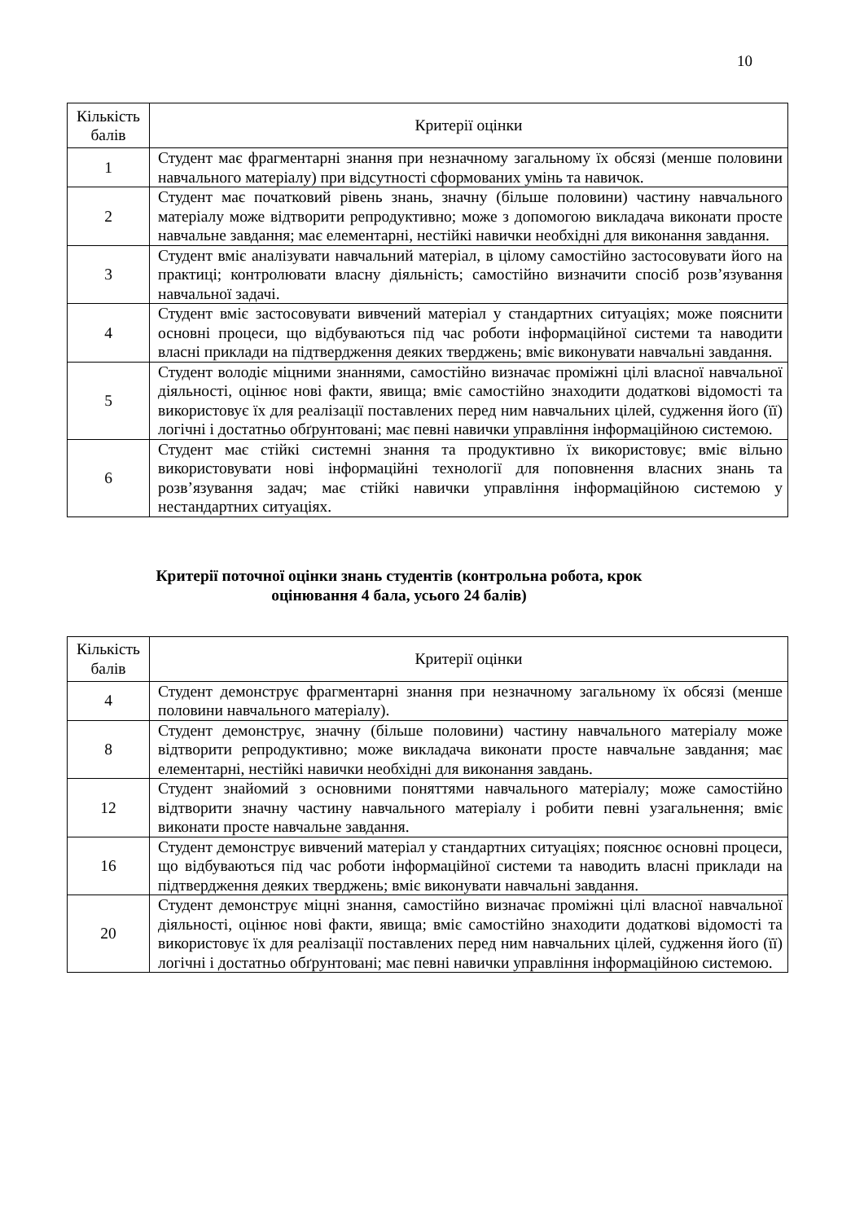10
| Кількість балів | Критерії оцінки |
| --- | --- |
| 1 | Студент має фрагментарні знання при незначному загальному їх обсязі (менше половини навчального матеріалу) при відсутності сформованих умінь та навичок. |
| 2 | Студент має початковий рівень знань, значну (більше половини) частину навчального матеріалу може відтворити репродуктивно; може з допомогою викладача виконати просте навчальне завдання; має елементарні, нестійкі навички необхідні для виконання завдання. |
| 3 | Студент вміє аналізувати навчальний матеріал, в цілому самостійно застосовувати його на практиці; контролювати власну діяльність; самостійно визначити спосіб розв’язування навчальної задачі. |
| 4 | Студент вміє застосовувати вивчений матеріал у стандартних ситуаціях; може пояснити основні процеси, що відбуваються під час роботи інформаційної системи та наводити власні приклади на підтвердження деяких тверджень; вміє виконувати навчальні завдання. |
| 5 | Студент володіє міцними знаннями, самостійно визначає проміжні цілі власної навчальної діяльності, оцінює нові факти, явища; вміє самостійно знаходити додаткові відомості та використовує їх для реалізації поставлених перед ним навчальних цілей, судження його (її) логічні і достатньо обґрунтовані; має певні навички управління інформаційною системою. |
| 6 | Студент має стійкі системні знання та продуктивно їх використовує; вміє вільно використовувати нові інформаційні технології для поповнення власних знань та розв’язування задач; має стійкі навички управління інформаційною системою у нестандартних ситуаціях. |
Критерії поточної оцінки знань студентів (контрольна робота, крок
оцінювання 4 бала, усього 24 балів)
| Кількість балів | Критерії оцінки |
| --- | --- |
| 4 | Студент демонструє фрагментарні знання при незначному загальному їх обсязі (менше половини навчального матеріалу). |
| 8 | Студент демонструє, значну (більше половини) частину навчального матеріалу може відтворити репродуктивно; може викладача виконати просте навчальне завдання; має елементарні, нестійкі навички необхідні для виконання завдань. |
| 12 | Студент знайомий з основними поняттями навчального матеріалу; може самостійно відтворити значну частину навчального матеріалу і робити певні узагальнення; вміє виконати просте навчальне завдання. |
| 16 | Студент демонструє вивчений матеріал у стандартних ситуаціях; пояснює основні процеси, що відбуваються під час роботи інформаційної системи та наводить власні приклади на підтвердження деяких тверджень; вміє виконувати навчальні завдання. |
| 20 | Студент демонструє міцні знання, самостійно визначає проміжні цілі власної навчальної діяльності, оцінює нові факти, явища; вміє самостійно знаходити додаткові відомості та використовує їх для реалізації поставлених перед ним навчальних цілей, судження його (її) логічні і достатньо обґрунтовані; має певні навички управління інформаційною системою. |